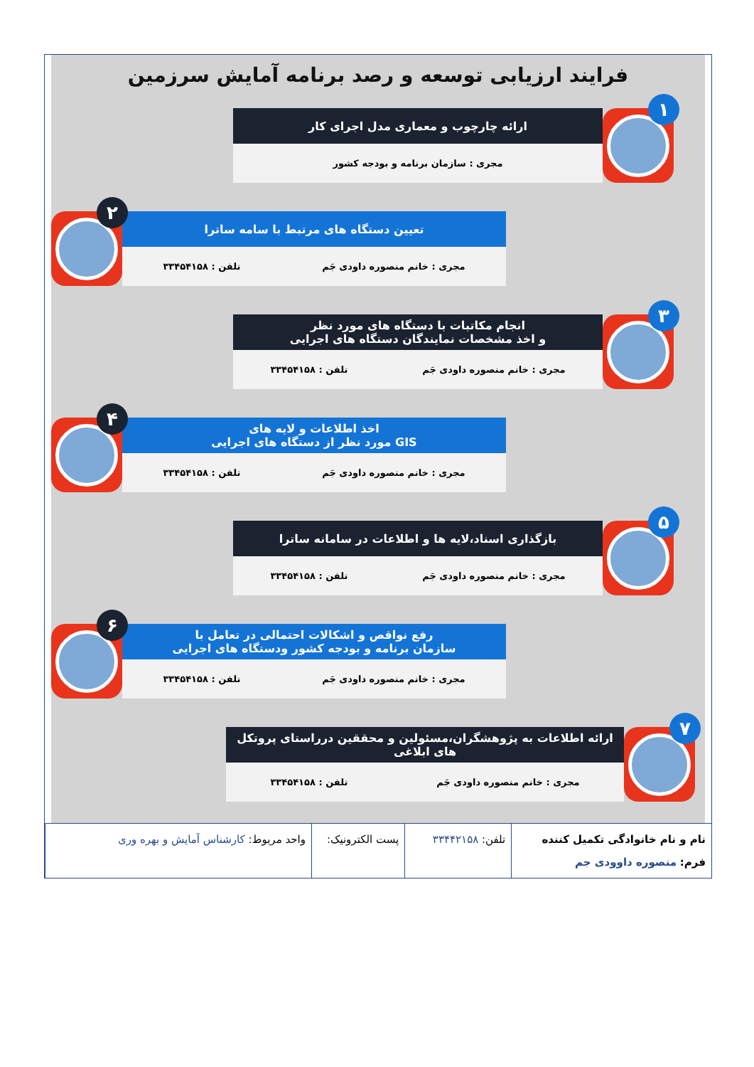فرایند ارزیابی توسعه و رصد برنامه آمایش سرزمین
۱
ارائه چارچوب و معماری مدل اجرای کار
مجری : سازمان برنامه و بودجه کشور
۲
تعیین دستگاه های مرتبط با سامه ساترا
مجری : خانم منصوره داودی جَم تلفن : ۳۳۴۵۴۱۵۸
۳
انجام مکاتبات با دستگاه های مورد نظر
و اخذ مشخصات نمایندگان دستگاه های اجرایی
مجری : خانم منصوره داودی جَم تلفن : ۳۳۴۵۴۱۵۸
۴
اخذ اطلاعات و لایه های
GIS مورد نظر از دستگاه های اجرایی
مجری : خانم منصوره داودی جَم تلفن : ۳۳۴۵۴۱۵۸
۵
بازگذاری اسناد،لایه ها و اطلاعات در سامانه ساترا
مجری : خانم منصوره داودی جَم تلفن : ۳۳۴۵۴۱۵۸
۶
رفع نواقص و اشکالات احتمالی در تعامل با
سازمان برنامه و بودجه کشور ودستگاه های اجرایی
مجری : خانم منصوره داودی جَم تلفن : ۳۳۴۵۴۱۵۸
۷
ارائه اطلاعات به پژوهشگران،مسئولین و محققین درراستای پروتکل های ابلاغی
مجری : خانم منصوره داودی جَم تلفن : ۳۳۴۵۴۱۵۸
| نام و نام خانوادگی تکمیل کننده فرم: منصوره داوودی جم | تلفن: ۳۳۴۴۲۱۵۸ | پست الکترونیک: | واحد مربوط: کارشناس آمایش و بهره وری |